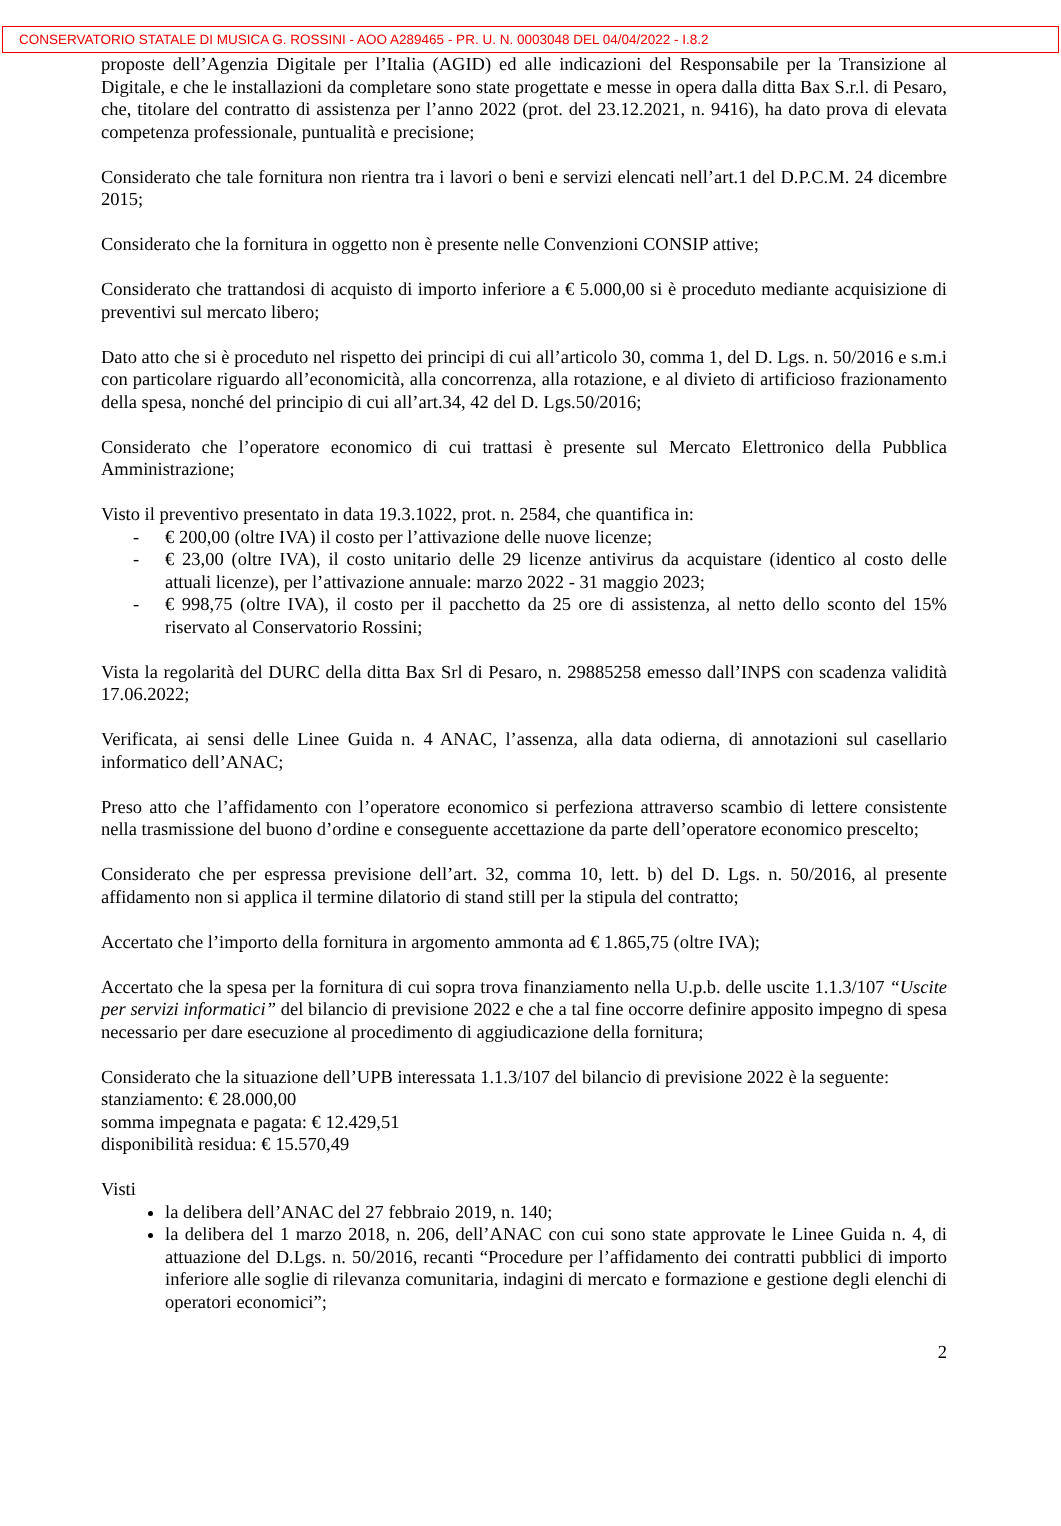CONSERVATORIO STATALE DI MUSICA G. ROSSINI - AOO A289465 - PR. U. N. 0003048 DEL 04/04/2022 - I.8.2
proposte dell’Agenzia Digitale per l’Italia (AGID) ed alle indicazioni del Responsabile per la Transizione al Digitale, e che le installazioni da completare sono state progettate e messe in opera dalla ditta Bax S.r.l. di Pesaro, che, titolare del contratto di assistenza per l’anno 2022 (prot. del 23.12.2021, n. 9416), ha dato prova di elevata competenza professionale, puntualità e precisione;
Considerato che tale fornitura non rientra tra i lavori o beni e servizi elencati nell’art.1 del D.P.C.M. 24 dicembre 2015;
Considerato che la fornitura in oggetto non è presente nelle Convenzioni CONSIP attive;
Considerato che trattandosi di acquisto di importo inferiore a € 5.000,00 si è proceduto mediante acquisizione di preventivi sul mercato libero;
Dato atto che si è proceduto nel rispetto dei principi di cui all’articolo 30, comma 1, del D. Lgs. n. 50/2016 e s.m.i con particolare riguardo all’economicità, alla concorrenza, alla rotazione, e al divieto di artificioso frazionamento della spesa, nonché del principio di cui all’art.34, 42 del D. Lgs.50/2016;
Considerato che l’operatore economico di cui trattasi è presente sul Mercato Elettronico della Pubblica Amministrazione;
Visto il preventivo presentato in data 19.3.1022, prot. n. 2584, che quantifica in:
- € 200,00 (oltre IVA) il costo per l’attivazione delle nuove licenze;
- € 23,00 (oltre IVA), il costo unitario delle 29 licenze antivirus da acquistare (identico al costo delle attuali licenze), per l’attivazione annuale: marzo 2022 - 31 maggio 2023;
- € 998,75 (oltre IVA), il costo per il pacchetto da 25 ore di assistenza, al netto dello sconto del 15% riservato al Conservatorio Rossini;
Vista la regolarità del DURC della ditta Bax Srl di Pesaro, n. 29885258 emesso dall’INPS con scadenza validità 17.06.2022;
Verificata, ai sensi delle Linee Guida n. 4 ANAC, l’assenza, alla data odierna, di annotazioni sul casellario informatico dell’ANAC;
Preso atto che l’affidamento con l’operatore economico si perfeziona attraverso scambio di lettere consistente nella trasmissione del buono d’ordine e conseguente accettazione da parte dell’operatore economico prescelto;
Considerato che per espressa previsione dell’art. 32, comma 10, lett. b) del D. Lgs. n. 50/2016, al presente affidamento non si applica il termine dilatorio di stand still per la stipula del contratto;
Accertato che l’importo della fornitura in argomento ammonta ad € 1.865,75 (oltre IVA);
Accertato che la spesa per la fornitura di cui sopra trova finanziamento nella U.p.b. delle uscite 1.1.3/107 “Uscite per servizi informatici” del bilancio di previsione 2022 e che a tal fine occorre definire apposito impegno di spesa necessario per dare esecuzione al procedimento di aggiudicazione della fornitura;
Considerato che la situazione dell’UPB interessata 1.1.3/107 del bilancio di previsione 2022 è la seguente:
stanziamento: € 28.000,00
somma impegnata e pagata: € 12.429,51
disponibilità residua: € 15.570,49
Visti
la delibera dell’ANAC del 27 febbraio 2019, n. 140;
la delibera del 1 marzo 2018, n. 206, dell’ANAC con cui sono state approvate le Linee Guida n. 4, di attuazione del D.Lgs. n. 50/2016, recanti “Procedure per l’affidamento dei contratti pubblici di importo inferiore alle soglie di rilevanza comunitaria, indagini di mercato e formazione e gestione degli elenchi di operatori economici”;
2